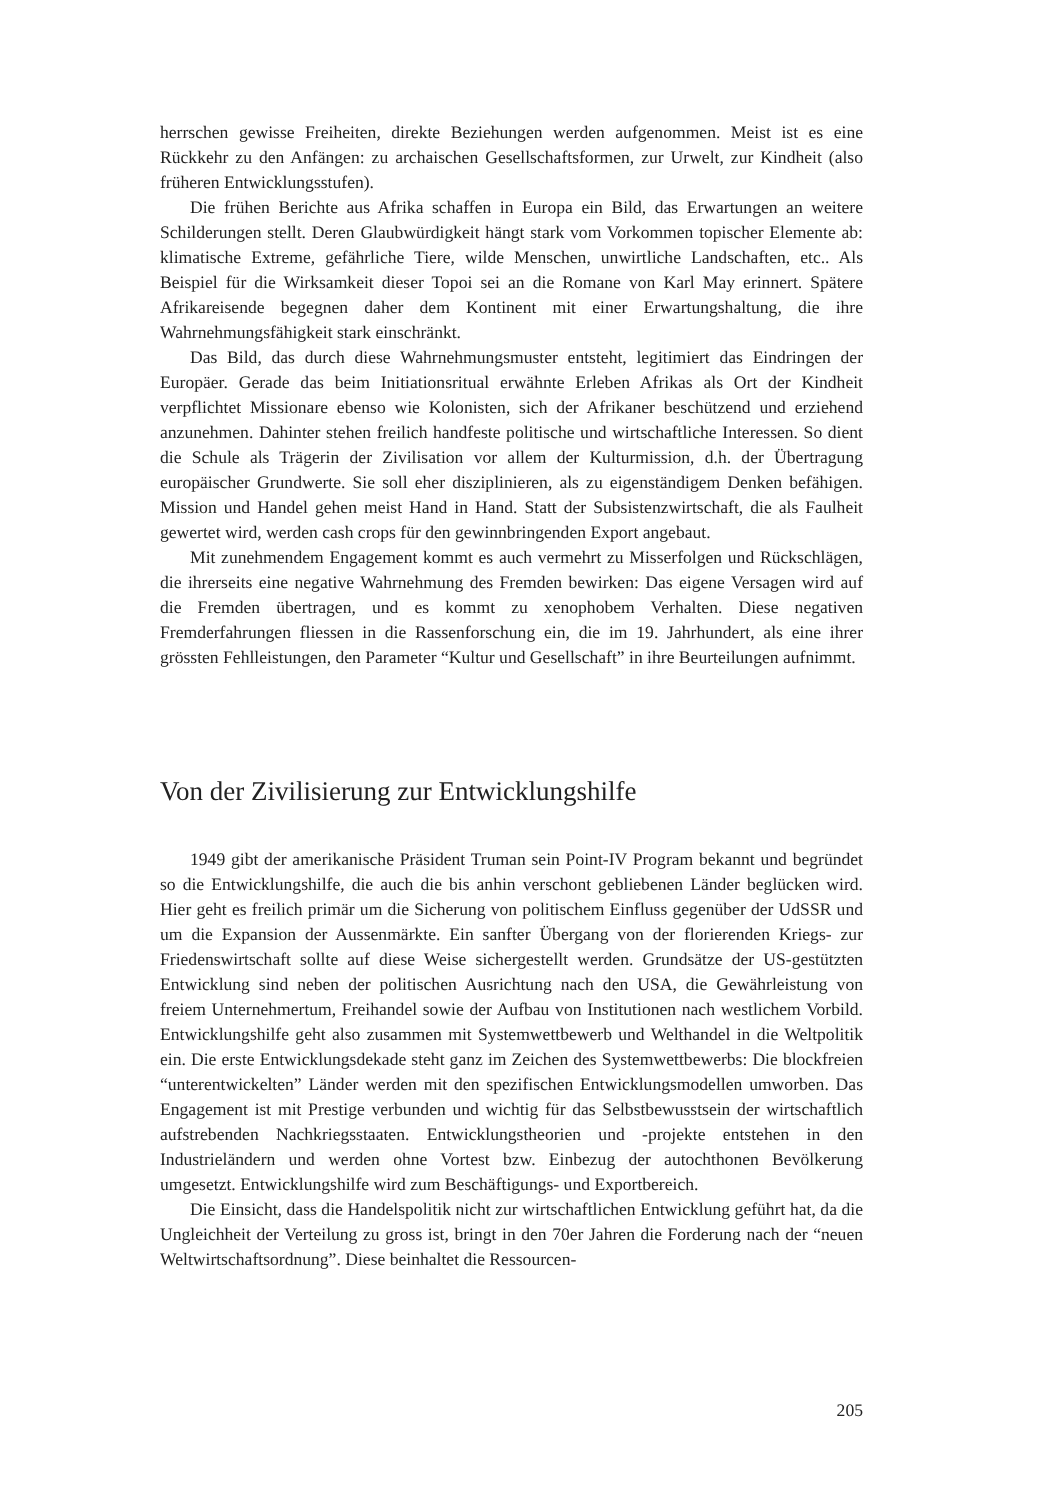herrschen gewisse Freiheiten, direkte Beziehungen werden aufgenommen. Meist ist es eine Rückkehr zu den Anfängen: zu archaischen Gesellschaftsformen, zur Urwelt, zur Kindheit (also früheren Entwicklungsstufen).
Die frühen Berichte aus Afrika schaffen in Europa ein Bild, das Erwartungen an weitere Schilderungen stellt. Deren Glaubwürdigkeit hängt stark vom Vorkommen topischer Elemente ab: klimatische Extreme, gefährliche Tiere, wilde Menschen, unwirtliche Landschaften, etc.. Als Beispiel für die Wirksamkeit dieser Topoi sei an die Romane von Karl May erinnert. Spätere Afrikareisende begegnen daher dem Kontinent mit einer Erwartungshaltung, die ihre Wahrnehmungsfähigkeit stark einschränkt.
Das Bild, das durch diese Wahrnehmungsmuster entsteht, legitimiert das Eindringen der Europäer. Gerade das beim Initiationsritual erwähnte Erleben Afrikas als Ort der Kindheit verpflichtet Missionare ebenso wie Kolonisten, sich der Afrikaner beschützend und erziehend anzunehmen. Dahinter stehen freilich handfeste politische und wirtschaftliche Interessen. So dient die Schule als Trägerin der Zivilisation vor allem der Kulturmission, d.h. der Übertragung europäischer Grundwerte. Sie soll eher disziplinieren, als zu eigenständigem Denken befähigen. Mission und Handel gehen meist Hand in Hand. Statt der Subsistenzwirtschaft, die als Faulheit gewertet wird, werden cash crops für den gewinnbringenden Export angebaut.
Mit zunehmendem Engagement kommt es auch vermehrt zu Misserfolgen und Rückschlägen, die ihrerseits eine negative Wahrnehmung des Fremden bewirken: Das eigene Versagen wird auf die Fremden übertragen, und es kommt zu xenophobem Verhalten. Diese negativen Fremderfahrungen fliessen in die Rassenforschung ein, die im 19. Jahrhundert, als eine ihrer grössten Fehlleistungen, den Parameter “Kultur und Gesellschaft” in ihre Beurteilungen aufnimmt.
Von der Zivilisierung zur Entwicklungshilfe
1949 gibt der amerikanische Präsident Truman sein Point-IV Program bekannt und begründet so die Entwicklungshilfe, die auch die bis anhin verschont gebliebenen Länder beglücken wird. Hier geht es freilich primär um die Sicherung von politischem Einfluss gegenüber der UdSSR und um die Expansion der Aussenmärkte. Ein sanfter Übergang von der florierenden Kriegs- zur Friedenswirtschaft sollte auf diese Weise sichergestellt werden. Grundsätze der US-gestützten Entwicklung sind neben der politischen Ausrichtung nach den USA, die Gewährleistung von freiem Unternehmertum, Freihandel sowie der Aufbau von Institutionen nach westlichem Vorbild. Entwicklungshilfe geht also zusammen mit Systemwettbewerb und Welthandel in die Weltpolitik ein. Die erste Entwicklungsdekade steht ganz im Zeichen des Systemwettbewerbs: Die blockfreien “unterentwickelten” Länder werden mit den spezifischen Entwicklungsmodellen umworben. Das Engagement ist mit Prestige verbunden und wichtig für das Selbstbewusstsein der wirtschaftlich aufstrebenden Nachkriegsstaaten. Entwicklungstheorien und -projekte entstehen in den Industrieländern und werden ohne Vortest bzw. Einbezug der autochthonen Bevölkerung umgesetzt. Entwicklungshilfe wird zum Beschäftigungs- und Exportbereich.
Die Einsicht, dass die Handelspolitik nicht zur wirtschaftlichen Entwicklung geführt hat, da die Ungleichheit der Verteilung zu gross ist, bringt in den 70er Jahren die Forderung nach der “neuen Weltwirtschaftsordnung”. Diese beinhaltet die Ressourcen-
205